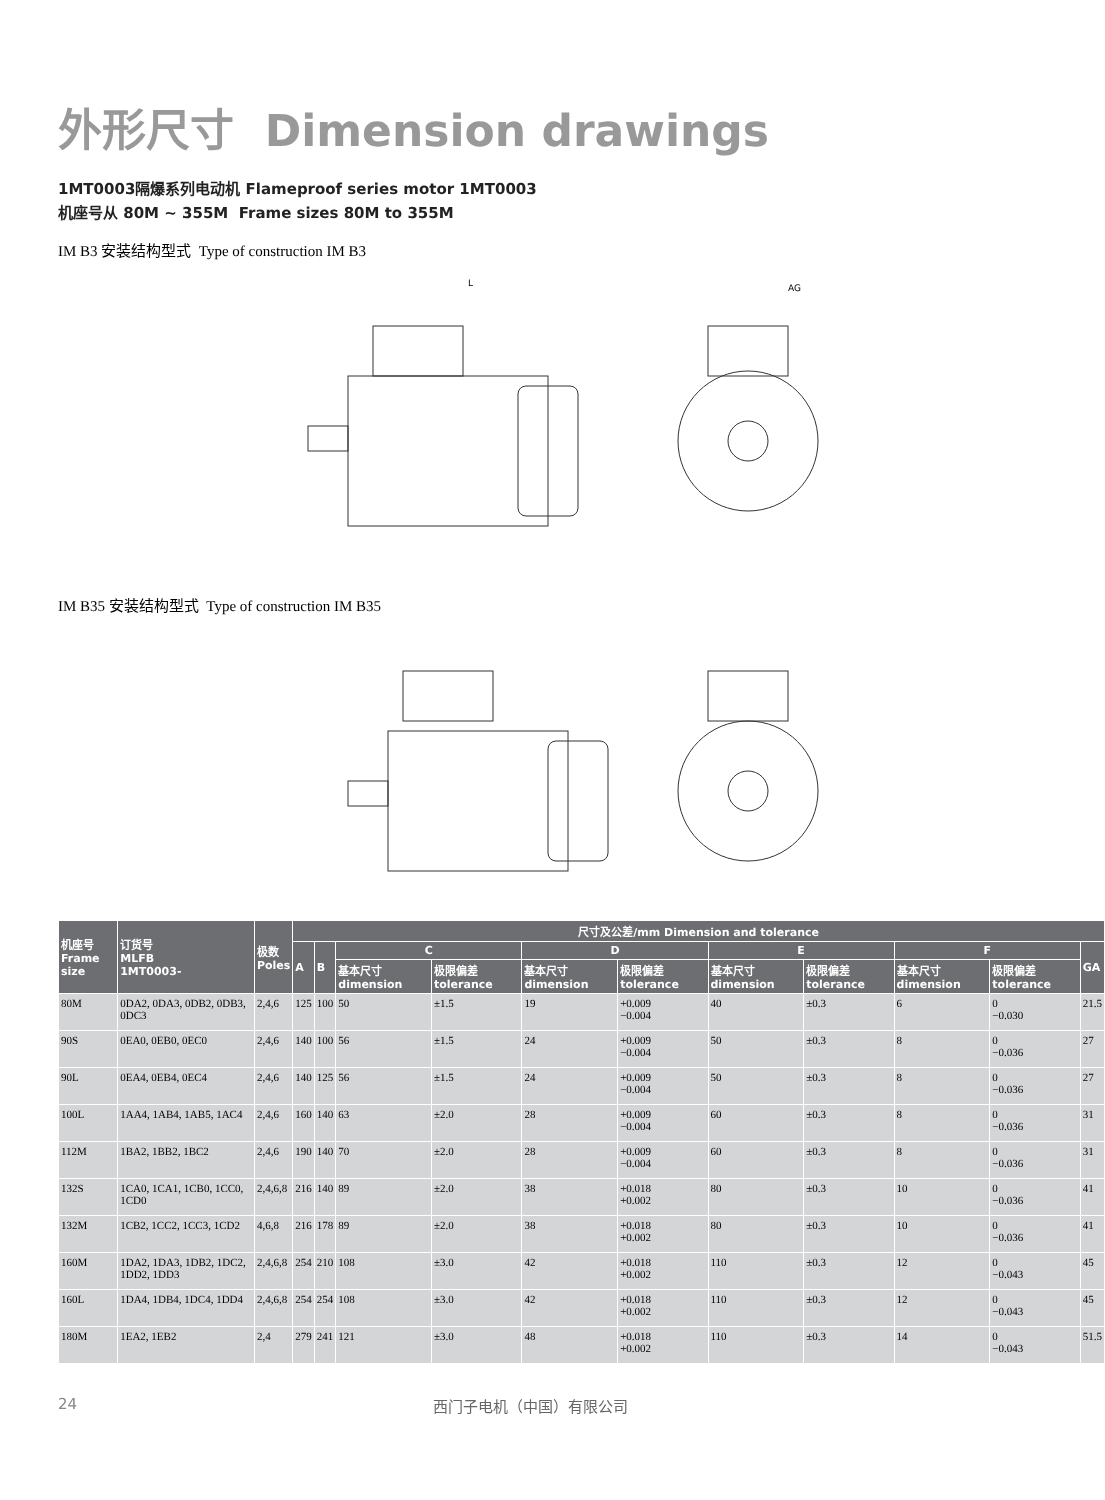外形尺寸 Dimension drawings
1MT0003隔爆系列电动机 Flameproof series motor 1MT0003
机座号从 80M ~ 355M Frame sizes 80M to 355M
IM B3 安装结构型式 Type of construction IM B3
L
AG
IM B35 安装结构型式 Type of construction IM B35
| 机座号 Frame size | 订货号 MLFB 1MT0003- | 极数 Poles | 尺寸及公差/mm Dimension and tolerance | | | | | | | | | | |
| --- | --- | --- | --- | --- | --- | --- | --- | --- | --- | --- | --- | --- | --- |
| | | | A | B | C | | D | | E | | F | | GA |
| | | | | | 基本尺寸 dimension | 极限偏差 tolerance | 基本尺寸 dimension | 极限偏差 tolerance | 基本尺寸 dimension | 极限偏差 tolerance | 基本尺寸 dimension | 极限偏差 tolerance | |
| 80M | 0DA2, 0DA3, 0DB2, 0DB3, 0DC3 | 2,4,6 | 125 | 100 | 50 | ±1.5 | 19 | +0.009 −0.004 | 40 | ±0.3 | 6 | 0 −0.030 | 21.5 |
| 90S | 0EA0, 0EB0, 0EC0 | 2,4,6 | 140 | 100 | 56 | ±1.5 | 24 | +0.009 −0.004 | 50 | ±0.3 | 8 | 0 −0.036 | 27 |
| 90L | 0EA4, 0EB4, 0EC4 | 2,4,6 | 140 | 125 | 56 | ±1.5 | 24 | +0.009 −0.004 | 50 | ±0.3 | 8 | 0 −0.036 | 27 |
| 100L | 1AA4, 1AB4, 1AB5, 1AC4 | 2,4,6 | 160 | 140 | 63 | ±2.0 | 28 | +0.009 −0.004 | 60 | ±0.3 | 8 | 0 −0.036 | 31 |
| 112M | 1BA2, 1BB2, 1BC2 | 2,4,6 | 190 | 140 | 70 | ±2.0 | 28 | +0.009 −0.004 | 60 | ±0.3 | 8 | 0 −0.036 | 31 |
| 132S | 1CA0, 1CA1, 1CB0, 1CC0, 1CD0 | 2,4,6,8 | 216 | 140 | 89 | ±2.0 | 38 | +0.018 +0.002 | 80 | ±0.3 | 10 | 0 −0.036 | 41 |
| 132M | 1CB2, 1CC2, 1CC3, 1CD2 | 4,6,8 | 216 | 178 | 89 | ±2.0 | 38 | +0.018 +0.002 | 80 | ±0.3 | 10 | 0 −0.036 | 41 |
| 160M | 1DA2, 1DA3, 1DB2, 1DC2, 1DD2, 1DD3 | 2,4,6,8 | 254 | 210 | 108 | ±3.0 | 42 | +0.018 +0.002 | 110 | ±0.3 | 12 | 0 −0.043 | 45 |
| 160L | 1DA4, 1DB4, 1DC4, 1DD4 | 2,4,6,8 | 254 | 254 | 108 | ±3.0 | 42 | +0.018 +0.002 | 110 | ±0.3 | 12 | 0 −0.043 | 45 |
| 180M | 1EA2, 1EB2 | 2,4 | 279 | 241 | 121 | ±3.0 | 48 | +0.018 +0.002 | 110 | ±0.3 | 14 | 0 −0.043 | 51.5 |
24 西门子电机（中国）有限公司